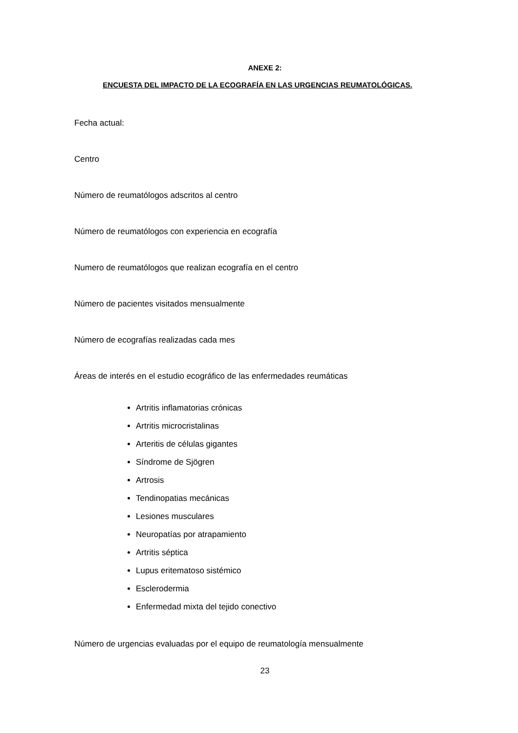ANEXE 2:
ENCUESTA DEL IMPACTO DE LA ECOGRAFÍA EN LAS URGENCIAS REUMATOLÓGICAS.
Fecha actual:
Centro
Número de reumatólogos adscritos al centro
Número de reumatólogos con experiencia en ecografía
Numero de reumatólogos que realizan ecografía en el centro
Número de pacientes visitados mensualmente
Número de ecografías realizadas cada mes
Áreas de interés en el estudio ecográfico de las enfermedades reumáticas
Artritis inflamatorias crónicas
Artritis microcristalinas
Arteritis de células gigantes
Síndrome de Sjögren
Artrosis
Tendinopatias mecánicas
Lesiones musculares
Neuropatías por atrapamiento
Artritis séptica
Lupus eritematoso sistémico
Esclerodermia
Enfermedad mixta del tejido conectivo
Número de urgencias evaluadas por el equipo de reumatología mensualmente
23